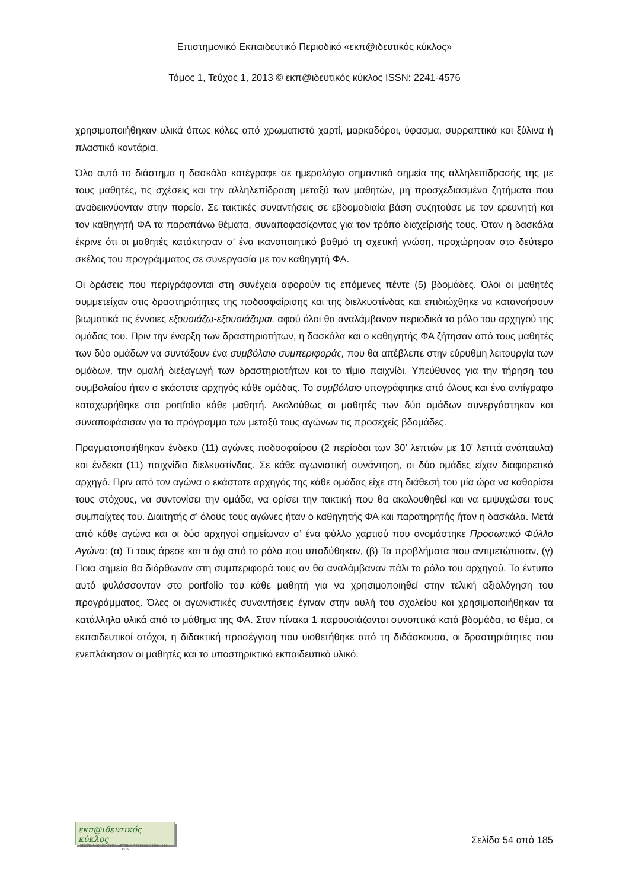Επιστημονικό Εκπαιδευτικό Περιοδικό «εκπ@ιδευτικός κύκλος»
Τόμος 1, Τεύχος 1, 2013 © εκπ@ιδευτικός κύκλος ISSN: 2241-4576
χρησιμοποιήθηκαν υλικά όπως κόλες από χρωματιστό χαρτί, μαρκαδόροι, ύφασμα, συρραπτικά και ξύλινα ή πλαστικά κοντάρια.
Όλο αυτό το διάστημα η δασκάλα κατέγραφε σε ημερολόγιο σημαντικά σημεία της αλληλεπίδρασής της με τους μαθητές, τις σχέσεις και την αλληλεπίδραση μεταξύ των μαθητών, μη προσχεδιασμένα ζητήματα που αναδεικνύονταν στην πορεία. Σε τακτικές συναντήσεις σε εβδομαδιαία βάση συζητούσε με τον ερευνητή και τον καθηγητή ΦΑ τα παραπάνω θέματα, συναποφασίζοντας για τον τρόπο διαχείρισής τους. Όταν η δασκάλα έκρινε ότι οι μαθητές κατάκτησαν σ’ ένα ικανοποιητικό βαθμό τη σχετική γνώση, προχώρησαν στο δεύτερο σκέλος του προγράμματος σε συνεργασία με τον καθηγητή ΦΑ.
Οι δράσεις που περιγράφονται στη συνέχεια αφορούν τις επόμενες πέντε (5) βδομάδες. Όλοι οι μαθητές συμμετείχαν στις δραστηριότητες της ποδοσφαίρισης και της διελκυστίνδας και επιδιώχθηκε να κατανοήσουν βιωματικά τις έννοιες εξουσιάζω-εξουσιάζομαι, αφού όλοι θα αναλάμβαναν περιοδικά το ρόλο του αρχηγού της ομάδας του. Πριν την έναρξη των δραστηριοτήτων, η δασκάλα και ο καθηγητής ΦΑ ζήτησαν από τους μαθητές των δύο ομάδων να συντάξουν ένα συμβόλαιο συμπεριφοράς, που θα απέβλεπε στην εύρυθμη λειτουργία των ομάδων, την ομαλή διεξαγωγή των δραστηριοτήτων και το τίμιο παιχνίδι. Υπεύθυνος για την τήρηση του συμβολαίου ήταν ο εκάστοτε αρχηγός κάθε ομάδας. Το συμβόλαιο υπογράφτηκε από όλους και ένα αντίγραφο καταχωρήθηκε στο portfolio κάθε μαθητή. Ακολούθως οι μαθητές των δύο ομάδων συνεργάστηκαν και συναποφάσισαν για το πρόγραμμα των μεταξύ τους αγώνων τις προσεχείς βδομάδες.
Πραγματοποιήθηκαν ένδεκα (11) αγώνες ποδοσφαίρου (2 περίοδοι των 30’ λεπτών με 10’ λεπτά ανάπαυλα) και ένδεκα (11) παιχνίδια διελκυστίνδας. Σε κάθε αγωνιστική συνάντηση, οι δύο ομάδες είχαν διαφορετικό αρχηγό. Πριν από τον αγώνα ο εκάστοτε αρχηγός της κάθε ομάδας είχε στη διάθεσή του μία ώρα να καθορίσει τους στόχους, να συντονίσει την ομάδα, να ορίσει την τακτική που θα ακολουθηθεί και να εμψυχώσει τους συμπαίχτες του. Διαιτητής σ’ όλους τους αγώνες ήταν ο καθηγητής ΦΑ και παρατηρητής ήταν η δασκάλα. Μετά από κάθε αγώνα και οι δύο αρχηγοί σημείωναν σ’ ένα φύλλο χαρτιού που ονομάστηκε Προσωπικό Φύλλο Αγώνα: (α) Τι τους άρεσε και τι όχι από το ρόλο που υποδύθηκαν, (β) Τα προβλήματα που αντιμετώπισαν, (γ) Ποια σημεία θα διόρθωναν στη συμπεριφορά τους αν θα αναλάμβαναν πάλι το ρόλο του αρχηγού. Το έντυπο αυτό φυλάσσονταν στο portfolio του κάθε μαθητή για να χρησιμοποιηθεί στην τελική αξιολόγηση του προγράμματος. Όλες οι αγωνιστικές συναντήσεις έγιναν στην αυλή του σχολείου και χρησιμοποιήθηκαν τα κατάλληλα υλικά από το μάθημα της ΦΑ. Στον πίνακα 1 παρουσιάζονται συνοπτικά κατά βδομάδα, το θέμα, οι εκπαιδευτικοί στόχοι, η διδακτική προσέγγιση που υιοθετήθηκε από τη διδάσκουσα, οι δραστηριότητες που ενεπλάκησαν οι μαθητές και το υποστηρικτικό εκπαιδευτικό υλικό.
εκπ@ιδευτικός κύκλος
ΕΠΙΣΤΗΜΟΝΙΚΟ ΕΚΠΑΙΔΕΥΤΙΚΟ ΠΕΡΙΟΔΙΚΟ ISSN: 2241-4576
Σελίδα 54 από 185